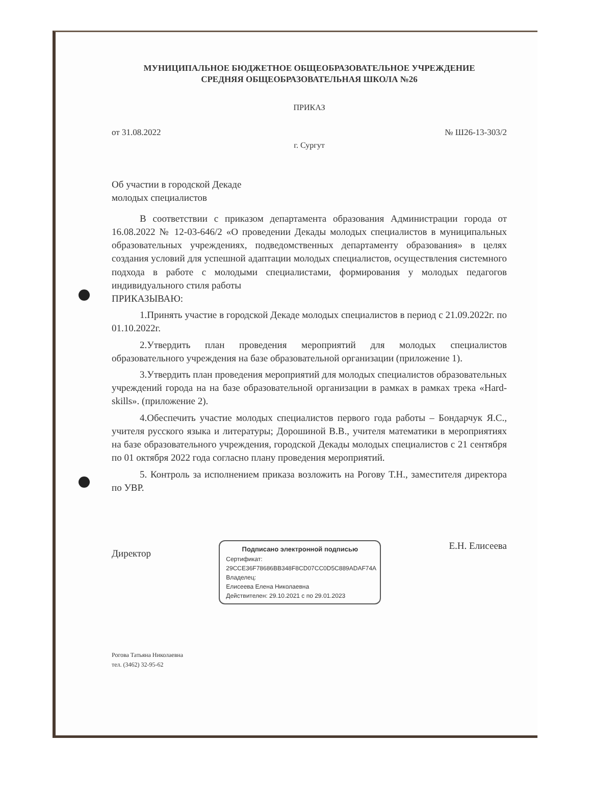МУНИЦИПАЛЬНОЕ БЮДЖЕТНОЕ ОБЩЕОБРАЗОВАТЕЛЬНОЕ УЧРЕЖДЕНИЕ
СРЕДНЯЯ ОБЩЕОБРАЗОВАТЕЛЬНАЯ ШКОЛА №26
ПРИКАЗ
от 31.08.2022 № Ш26-13-303/2
г. Сургут
Об участии в городской Декаде
молодых специалистов
В соответствии с приказом департамента образования Администрации города от 16.08.2022 № 12-03-646/2 «О проведении Декады молодых специалистов в муниципальных образовательных учреждениях, подведомственных департаменту образования» в целях создания условий для успешной адаптации молодых специалистов, осуществления системного подхода в работе с молодыми специалистами, формирования у молодых педагогов индивидуального стиля работы
ПРИКАЗЫВАЮ:
1.Принять участие в городской Декаде молодых специалистов в период с 21.09.2022г. по 01.10.2022г.
2.Утвердить план проведения мероприятий для молодых специалистов образовательного учреждения на базе образовательной организации (приложение 1).
3.Утвердить план проведения мероприятий для молодых специалистов образовательных учреждений города на на базе образовательной организации в рамках в рамках трека «Hard-skills». (приложение 2).
4.Обеспечить участие молодых специалистов первого года работы – Бондарчук Я.С., учителя русского языка и литературы; Дорошиной В.В., учителя математики в мероприятиях на базе образовательного учреждения, городской Декады молодых специалистов с 21 сентября по 01 октября 2022 года согласно плану проведения мероприятий.
5. Контроль за исполнением приказа возложить на Рогову Т.Н., заместителя директора по УВР.
Директор
Подписано электронной подписью
Сертификат:
29CCE36F78686BB348F8CD07CC0D5C889ADAF74A
Владелец:
Елисеева Елена Николаевна
Действителен: 29.10.2021 с по 29.01.2023
Е.Н. Елисеева
Рогова Татьяна Николаевна
тел. (3462) 32-95-62